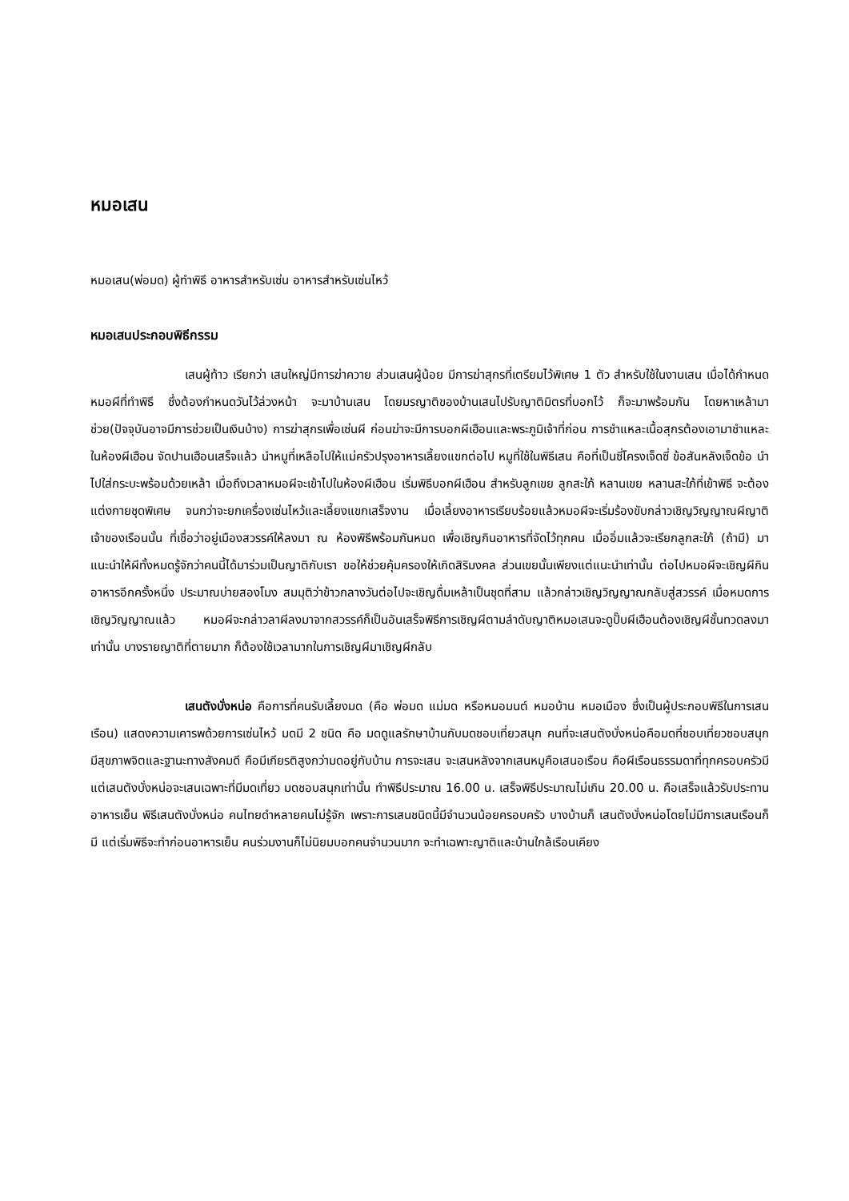หมอเสน
หมอเสน(พ่อมด) ผู้ทำพิธี อาหารสำหรับเซ่น อาหารสำหรับเซ่นไหว้
หมอเสนประกอบพิธีกรรม
เสนผู้ท้าว เรียกว่า เสนใหญ่มีการฆ่าควาย ส่วนเสนผู้น้อย มีการฆ่าสุกรที่เตรียมไว้พิเศษ 1 ตัว สำหรับใช้ในงานเสน เมื่อได้กำหนดหมอผีที่ทำพิธี ซึ่งต้องกำหนดวันไว้ล่วงหน้า จะมาบ้านเสน โดยมรญาติของบ้านเสนไปรับญาติมิตรที่บอกไว้ ก็จะมาพร้อมกัน โดยหาเหล้ามาช่วย(ปัจจุบันอาจมีการช่วยเป็นเงินบ้าง) การฆ่าสุกรเพื่อเซ่นผี ก่อนฆ่าจะมีการบอกผีเฮือนและพระภูมิเจ้าที่ก่อน การชำแหละเนื้อสุกรต้องเอามาชำแหละในห้องผีเฮือน จัดปานเฮือนเสร็จแล้ว นำหมูที่เหลือไปให้แม่ครัวปรุงอาหารเลี้ยงแขกต่อไป หมูที่ใช้ในพิธีเสน คือที่เป็นซี่โครงเจ็ดซี่ ข้อสันหลังเจ็ดข้อ นำไปใส่กระบะพร้อมด้วยเหล้า เมื่อถึงเวลาหมอผีจะเข้าไปในห้องผีเฮือน เริ่มพิธีบอกผีเฮือน สำหรับลูกเขย ลูกสะใภ้ หลานเขย หลานสะใภ้ที่เข้าพิธี จะต้องแต่งกายชุดพิเศษ จนกว่าจะยกเครื่องเซ่นไหว้และเลี้ยงแขกเสร็จงาน เมื่อเลี้ยงอาหารเรียบร้อยแล้วหมอผีจะเริ่มร้องขับกล่าวเชิญวิญญาณผีญาติเจ้าของเรือนนั้น ที่เชื่อว่าอยู่เมืองสวรรค์ให้ลงมา ณ ห้องพิธีพร้อมกันหมด เพื่อเชิญกินอาหารที่จัดไว้ทุกคน เมื่ออิ่มแล้วจะเรียกลูกสะใภ้ (ถ้ามี) มาแนะนำให้ผีทั้งหมดรู้จักว่าคนนี้ได้มาร่วมเป็นญาติกับเรา ขอให้ช่วยคุ้มครองให้เกิดสิริมงคล ส่วนเขยนั้นเพียงแต่แนะนำเท่านั้น ต่อไปหมอผีจะเชิญผีกินอาหารอีกครั้งหนึ่ง ประมาณบ่ายสองโมง สมมุติว่าข้าวกลางวันต่อไปจะเชิญดื่มเหล้าเป็นชุดที่สาม แล้วกล่าวเชิญวิญญาณกลับสู่สวรรค์ เมื่อหมดการเชิญวิญญาณแล้ว หมอผีจะกล่าวลาผีลงมาจากสวรรค์ก็เป็นอันเสร็จพิธีการเชิญผีตามลำดับญาติหมอเสนจะดูปั๊บผีเฮือนต้องเชิญผีชั้นทวดลงมาเท่านั้น บางรายญาติที่ตายมาก ก็ต้องใช้เวลามากในการเชิญผีมาเชิญผีกลับ
เสนตังบั่งหน่อ คือการที่คนรับเลี้ยงมด (คือ พ่อมด แม่มด หรือหมอมนต์ หมอบ้าน หมอเมือง ซึ่งเป็นผู้ประกอบพิธีในการเสนเรือน) แสดงความเคารพด้วยการเซ่นไหว้ มดมี 2 ชนิด คือ มดดูแลรักษาบ้านกับมดชอบเที่ยวสนุก คนที่จะเสนตังบั่งหน่อคือมดที่ชอบเที่ยวชอบสนุก มีสุขภาพจิตและฐานะทางสังคมดี คือมีเกียรติสูงกว่ามดอยู่กับบ้าน การจะเสน จะเสนหลังจากเสนหมูคือเสนอเรือน คือผีเรือนธรรมดาที่ทุกครอบครัวมี แต่เสนตังบั่งหน่อจะเสนเฉพาะที่มีมดเที่ยว มดชอบสนุกเท่านั้น ทำพิธีประมาณ 16.00 น. เสร็จพิธีประมาณไม่เกิน 20.00 น. คือเสร็จแล้วรับประทานอาหารเย็น พิธีเสนตังบั่งหน่อ คนไทยดำหลายคนไม่รู้จัก เพราะการเสนชนิดนี้มีจำนวนน้อยครอบครัว บางบ้านก็ เสนตังบั่งหน่อโดยไม่มีการเสนเรือนก็มี แต่เริ่มพิธีจะทำก่อนอาหารเย็น คนร่วมงานก็ไม่นิยมบอกคนจำนวนมาก จะทำเฉพาะญาติและบ้านใกล้เรือนเคียง